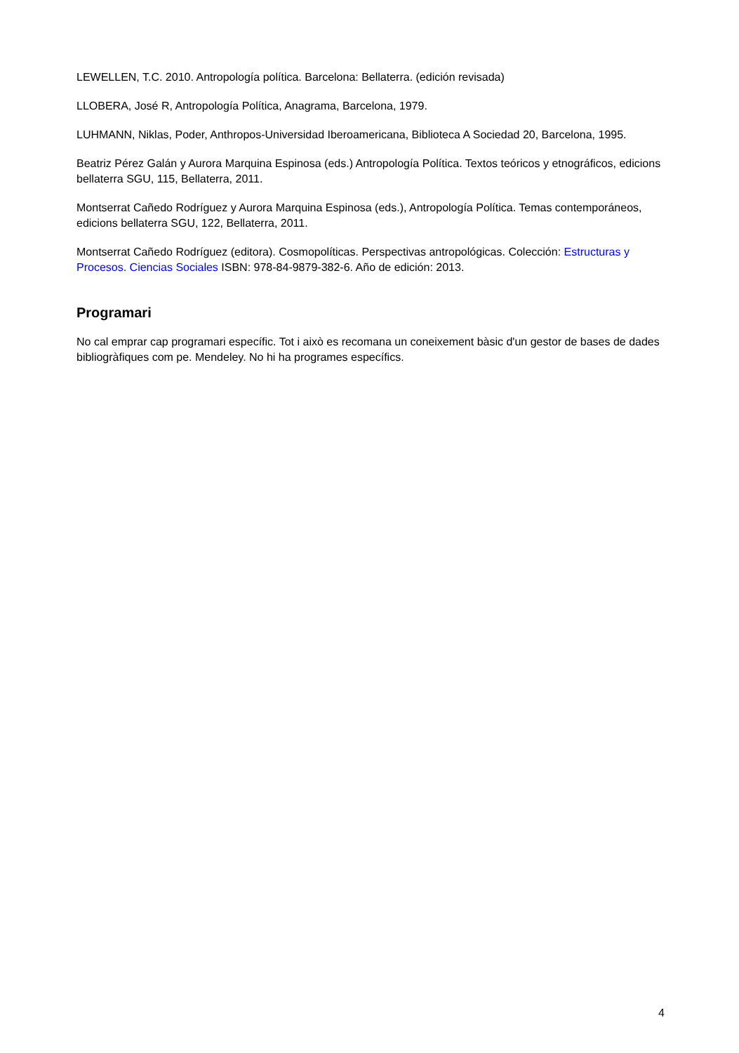LEWELLEN, T.C. 2010. Antropología política. Barcelona: Bellaterra. (edición revisada)
LLOBERA, José R, Antropología Política, Anagrama, Barcelona, 1979.
LUHMANN, Niklas, Poder, Anthropos-Universidad Iberoamericana, Biblioteca A Sociedad 20, Barcelona, 1995.
Beatriz Pérez Galán y Aurora Marquina Espinosa (eds.) Antropología Política. Textos teóricos y etnográficos, edicions bellaterra SGU, 115, Bellaterra, 2011.
Montserrat Cañedo Rodríguez y Aurora Marquina Espinosa (eds.), Antropología Política. Temas contemporáneos, edicions bellaterra SGU, 122, Bellaterra, 2011.
Montserrat Cañedo Rodríguez (editora). Cosmopolíticas. Perspectivas antropológicas. Colección: Estructuras y Procesos. Ciencias Sociales ISBN: 978-84-9879-382-6. Año de edición: 2013.
Programari
No cal emprar cap programari específic. Tot i això es recomana un coneixement bàsic d'un gestor de bases de dades bibliogràfiques com pe. Mendeley. No hi ha programes específics.
4